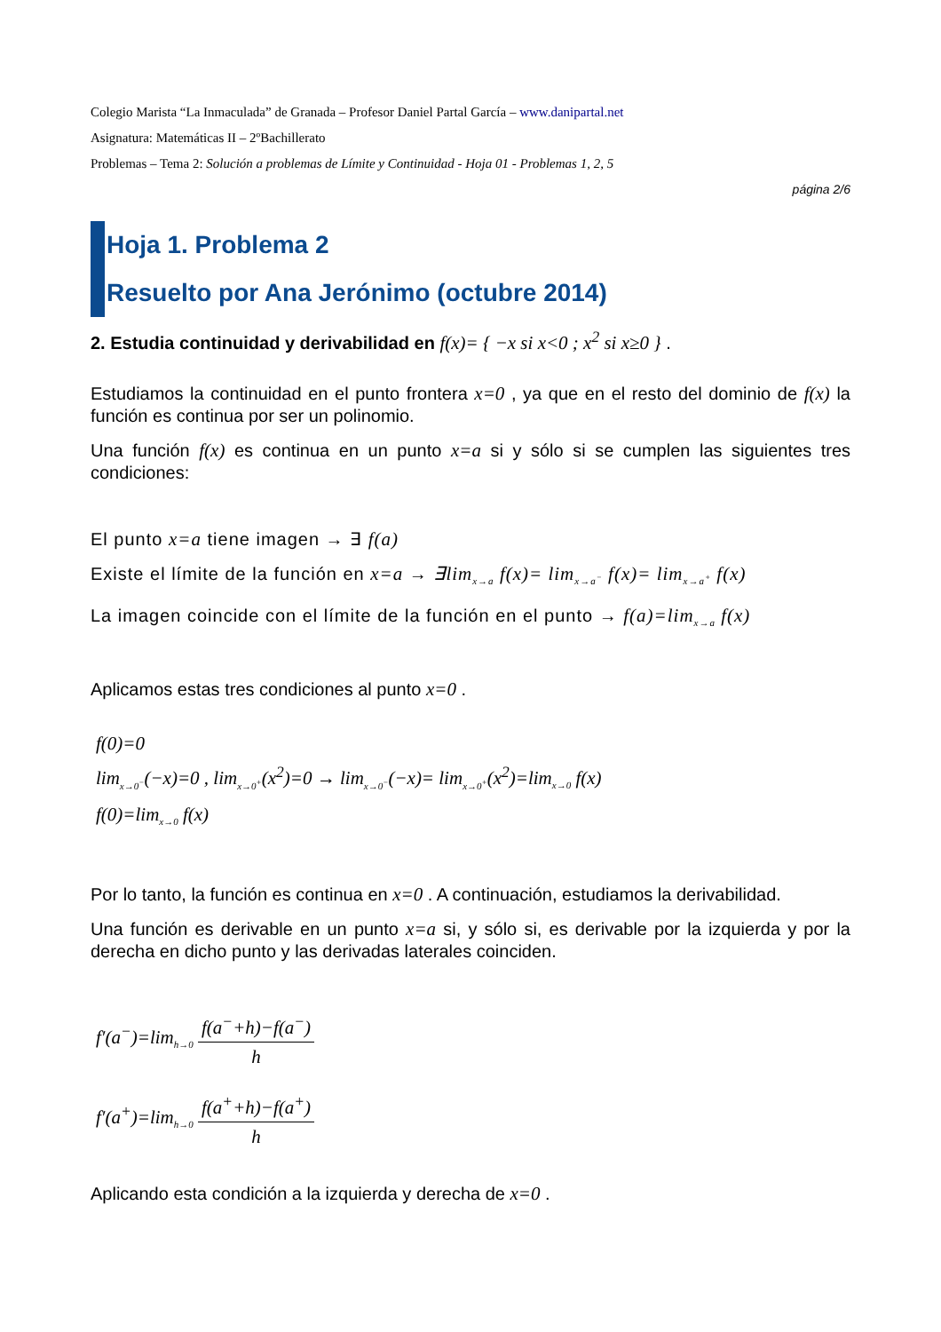Colegio Marista “La Inmaculada” de Granada – Profesor Daniel Partal García – www.danipartal.net
Asignatura: Matemáticas II – 2ºBachillerato
Problemas – Tema 2: Solución a problemas de Límite y Continuidad - Hoja 01 - Problemas 1, 2, 5
página 2/6
Hoja 1. Problema 2
Resuelto por Ana Jerónimo (octubre 2014)
2. Estudia continuidad y derivabilidad en f(x)= { −x si x<0 ; x<sup>2</sup> si x≥0 } .
Estudiamos la continuidad en el punto frontera x=0 , ya que en el resto del dominio de f(x) la función es continua por ser un polinomio.
Una función f(x) es continua en un punto x=a si y sólo si se cumplen las siguientes tres condiciones:
El punto x=a tiene imagen → ∃ f(a)
Existe el límite de la función en x=a → ∃lim<sub>x→a</sub> f(x)= lim<sub>x→a<sup>−</sup></sub> f(x)= lim<sub>x→a<sup>+</sup></sub> f(x)
La imagen coincide con el límite de la función en el punto → f(a)=lim<sub>x→a</sub> f(x)
Aplicamos estas tres condiciones al punto x=0 .
f(0)=0
lim<sub>x→0<sup>−</sup></sub>(−x)=0 , lim<sub>x→0<sup>+</sup></sub>(x<sup>2</sup>)=0 → lim<sub>x→0<sup>−</sup></sub>(−x)= lim<sub>x→0<sup>+</sup></sub>(x<sup>2</sup>)=lim<sub>x→0</sub> f(x)
f(0)=lim<sub>x→0</sub> f(x)
Por lo tanto, la función es continua en x=0 . A continuación, estudiamos la derivabilidad.
Una función es derivable en un punto x=a si, y sólo si, es derivable por la izquierda y por la derecha en dicho punto y las derivadas laterales coinciden.
f′(a<sup>−</sup>)=lim<sub>h→0</sub> f(a<sup>−</sup>+h)−f(a<sup>−</sup>) h
f′(a<sup>+</sup>)=lim<sub>h→0</sub> f(a<sup>+</sup>+h)−f(a<sup>+</sup>) h
Aplicando esta condición a la izquierda y derecha de x=0 .